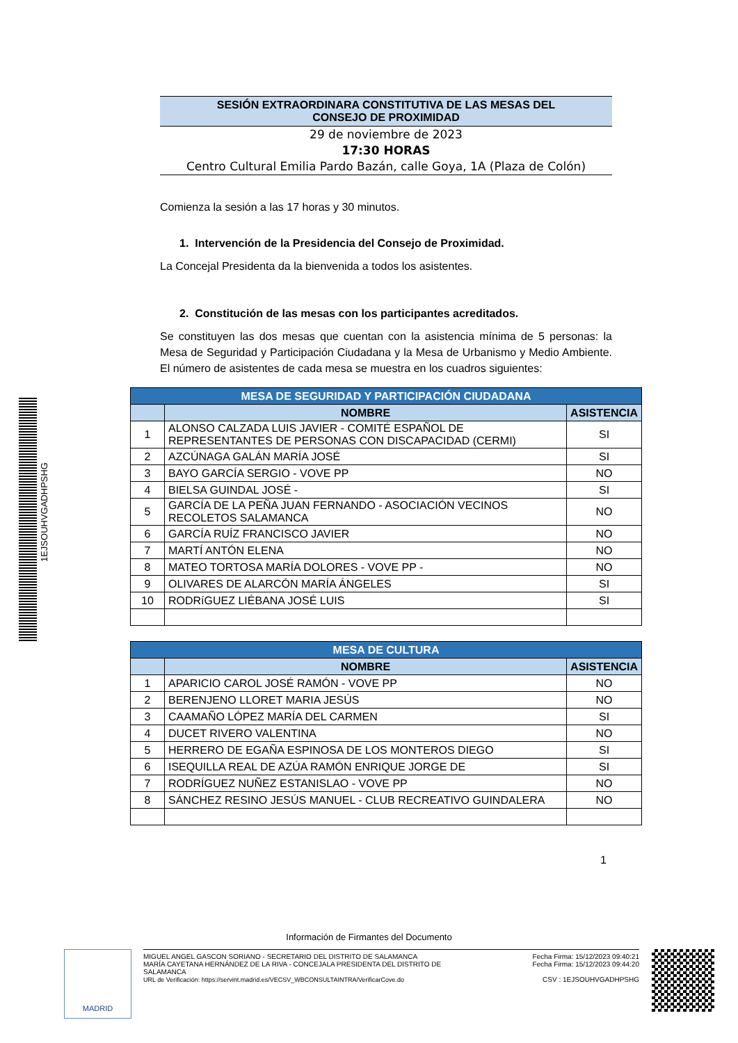1EJSOUHVGADHPSHG
SESIÓN EXTRAORDINARA CONSTITUTIVA DE LAS MESAS DEL
CONSEJO DE PROXIMIDAD
29 de noviembre de 2023
17:30 HORAS
Centro Cultural Emilia Pardo Bazán, calle Goya, 1A (Plaza de Colón)
Comienza la sesión a las 17 horas y 30 minutos.
1. Intervención de la Presidencia del Consejo de Proximidad.
La Concejal Presidenta da la bienvenida a todos los asistentes.
2. Constitución de las mesas con los participantes acreditados.
Se constituyen las dos mesas que cuentan con la asistencia mínima de 5 personas: la Mesa de Seguridad y Participación Ciudadana y la Mesa de Urbanismo y Medio Ambiente. El número de asistentes de cada mesa se muestra en los cuadros siguientes:
| MESA DE SEGURIDAD Y PARTICIPACIÓN CIUDADANA | | |
| --- | --- | --- |
| | NOMBRE | ASISTENCIA |
| 1 | ALONSO CALZADA LUIS JAVIER - COMITÉ ESPAÑOL DE REPRESENTANTES DE PERSONAS CON DISCAPACIDAD (CERMI) | SI |
| 2 | AZCÚNAGA GALÁN MARÍA JOSÉ | SI |
| 3 | BAYO GARCÍA SERGIO - VOVE PP | NO |
| 4 | BIELSA GUINDAL JOSÉ - | SI |
| 5 | GARCÍA DE LA PEÑA JUAN FERNANDO - ASOCIACIÓN VECINOS RECOLETOS SALAMANCA | NO |
| 6 | GARCÍA RUÍZ FRANCISCO JAVIER | NO |
| 7 | MARTÍ ANTÓN ELENA | NO |
| 8 | MATEO TORTOSA MARÍA DOLORES - VOVE PP - | NO |
| 9 | OLIVARES DE ALARCÓN MARÍA ÁNGELES | SI |
| 10 | RODRíGUEZ LIÉBANA JOSÉ LUIS | SI |
| MESA DE CULTURA | | |
| --- | --- | --- |
| | NOMBRE | ASISTENCIA |
| 1 | APARICIO CAROL JOSÉ RAMÓN - VOVE PP | NO |
| 2 | BERENJENO LLORET MARIA JESÚS | NO |
| 3 | CAAMAÑO LÓPEZ MARÍA DEL CARMEN | SI |
| 4 | DUCET RIVERO VALENTINA | NO |
| 5 | HERRERO DE EGAÑA ESPINOSA DE LOS MONTEROS DIEGO | SI |
| 6 | ISEQUILLA REAL DE AZÚA RAMÓN ENRIQUE JORGE DE | SI |
| 7 | RODRÍGUEZ NUÑEZ ESTANISLAO - VOVE PP | NO |
| 8 | SÁNCHEZ RESINO JESÚS MANUEL - CLUB RECREATIVO GUINDALERA | NO |
1
Información de Firmantes del Documento
MADRID
MIGUEL ANGEL GASCON SORIANO - SECRETARIO DEL DISTRITO DE SALAMANCA
MARÍA CAYETANA HERNÁNDEZ DE LA RIVA - CONCEJALA PRESIDENTA DEL DISTRITO DE
SALAMANCA
URL de Verificación: https://servint.madrid.es/VECSV_WBCONSULTAINTRA/VerificarCove.do
Fecha Firma: 15/12/2023 09:40:21
Fecha Firma: 15/12/2023 09:44:20
CSV : 1EJSOUHVGADHPSHG